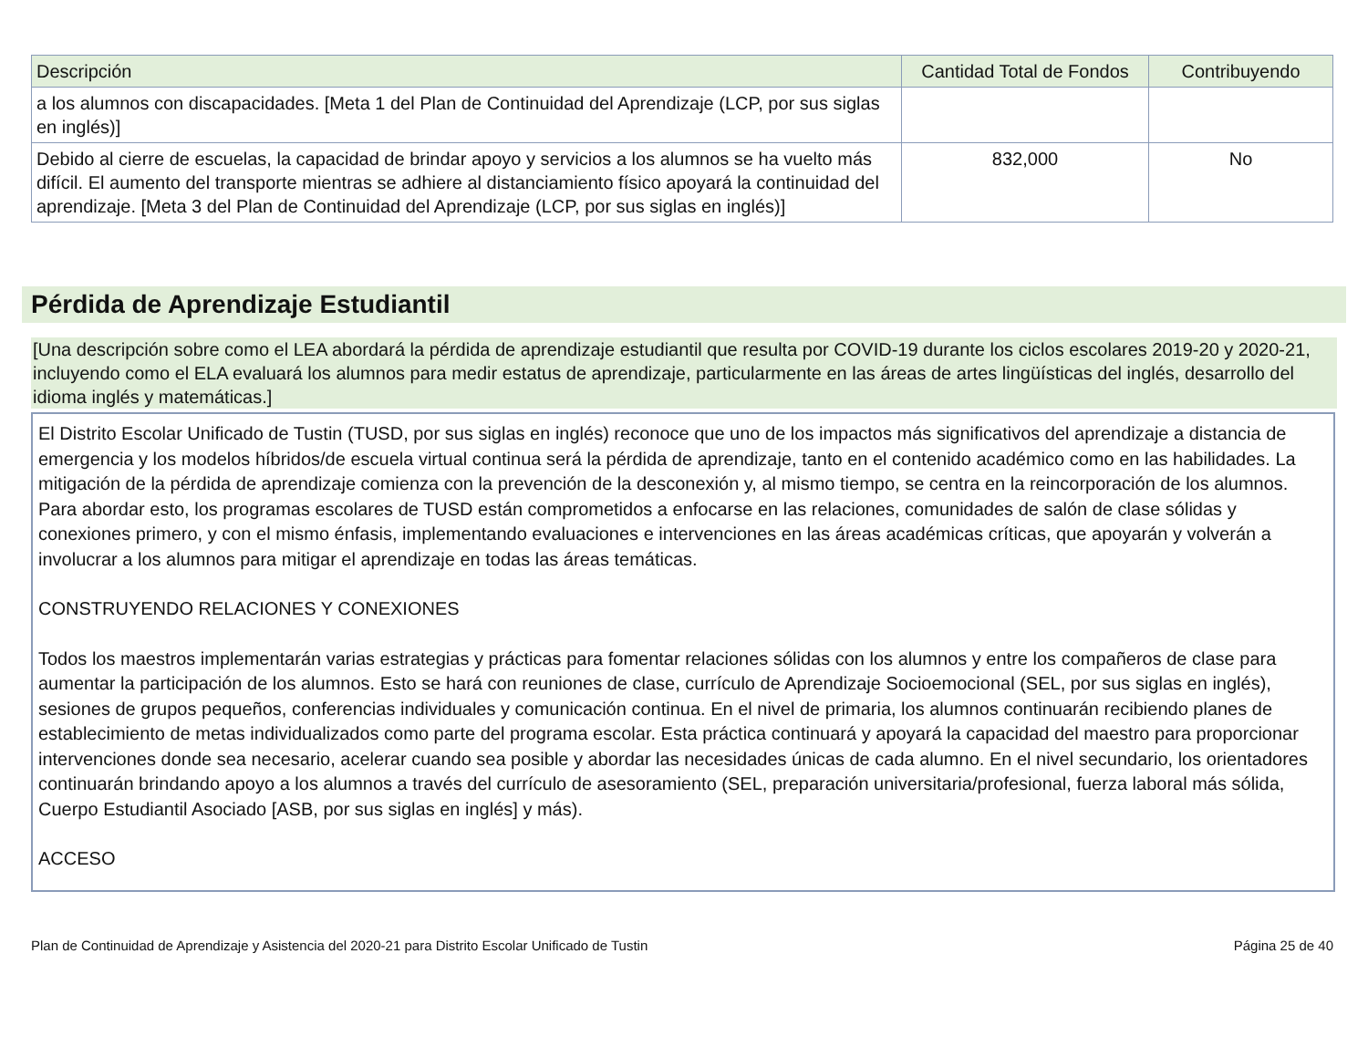| Descripción | Cantidad Total de Fondos | Contribuyendo |
| --- | --- | --- |
| a los alumnos con discapacidades. [Meta 1 del Plan de Continuidad del Aprendizaje (LCP, por sus siglas en inglés)] | | |
| Debido al cierre de escuelas, la capacidad de brindar apoyo y servicios a los alumnos se ha vuelto más difícil. El aumento del transporte mientras se adhiere al distanciamiento físico apoyará la continuidad del aprendizaje. [Meta 3 del Plan de Continuidad del Aprendizaje (LCP, por sus siglas en inglés)] | 832,000 | No |
Pérdida de Aprendizaje Estudiantil
[Una descripción sobre como el LEA abordará la pérdida de aprendizaje estudiantil que resulta por COVID-19 durante los ciclos escolares 2019-20 y 2020-21, incluyendo como el ELA evaluará los alumnos para medir estatus de aprendizaje, particularmente en las áreas de artes lingüísticas del inglés, desarrollo del idioma inglés y matemáticas.]
El Distrito Escolar Unificado de Tustin (TUSD, por sus siglas en inglés) reconoce que uno de los impactos más significativos del aprendizaje a distancia de emergencia y los modelos híbridos/de escuela virtual continua será la pérdida de aprendizaje, tanto en el contenido académico como en las habilidades. La mitigación de la pérdida de aprendizaje comienza con la prevención de la desconexión y, al mismo tiempo, se centra en la reincorporación de los alumnos. Para abordar esto, los programas escolares de TUSD están comprometidos a enfocarse en las relaciones, comunidades de salón de clase sólidas y conexiones primero, y con el mismo énfasis, implementando evaluaciones e intervenciones en las áreas académicas críticas, que apoyarán y volverán a involucrar a los alumnos para mitigar el aprendizaje en todas las áreas temáticas.
CONSTRUYENDO RELACIONES Y CONEXIONES
Todos los maestros implementarán varias estrategias y prácticas para fomentar relaciones sólidas con los alumnos y entre los compañeros de clase para aumentar la participación de los alumnos. Esto se hará con reuniones de clase, currículo de Aprendizaje Socioemocional (SEL, por sus siglas en inglés), sesiones de grupos pequeños, conferencias individuales y comunicación continua. En el nivel de primaria, los alumnos continuarán recibiendo planes de establecimiento de metas individualizados como parte del programa escolar. Esta práctica continuará y apoyará la capacidad del maestro para proporcionar intervenciones donde sea necesario, acelerar cuando sea posible y abordar las necesidades únicas de cada alumno. En el nivel secundario, los orientadores continuarán brindando apoyo a los alumnos a través del currículo de asesoramiento (SEL, preparación universitaria/profesional, fuerza laboral más sólida, Cuerpo Estudiantil Asociado [ASB, por sus siglas en inglés] y más).
ACCESO
Plan de Continuidad de Aprendizaje y Asistencia del 2020-21 para Distrito Escolar Unificado de Tustin Página 25 de 40